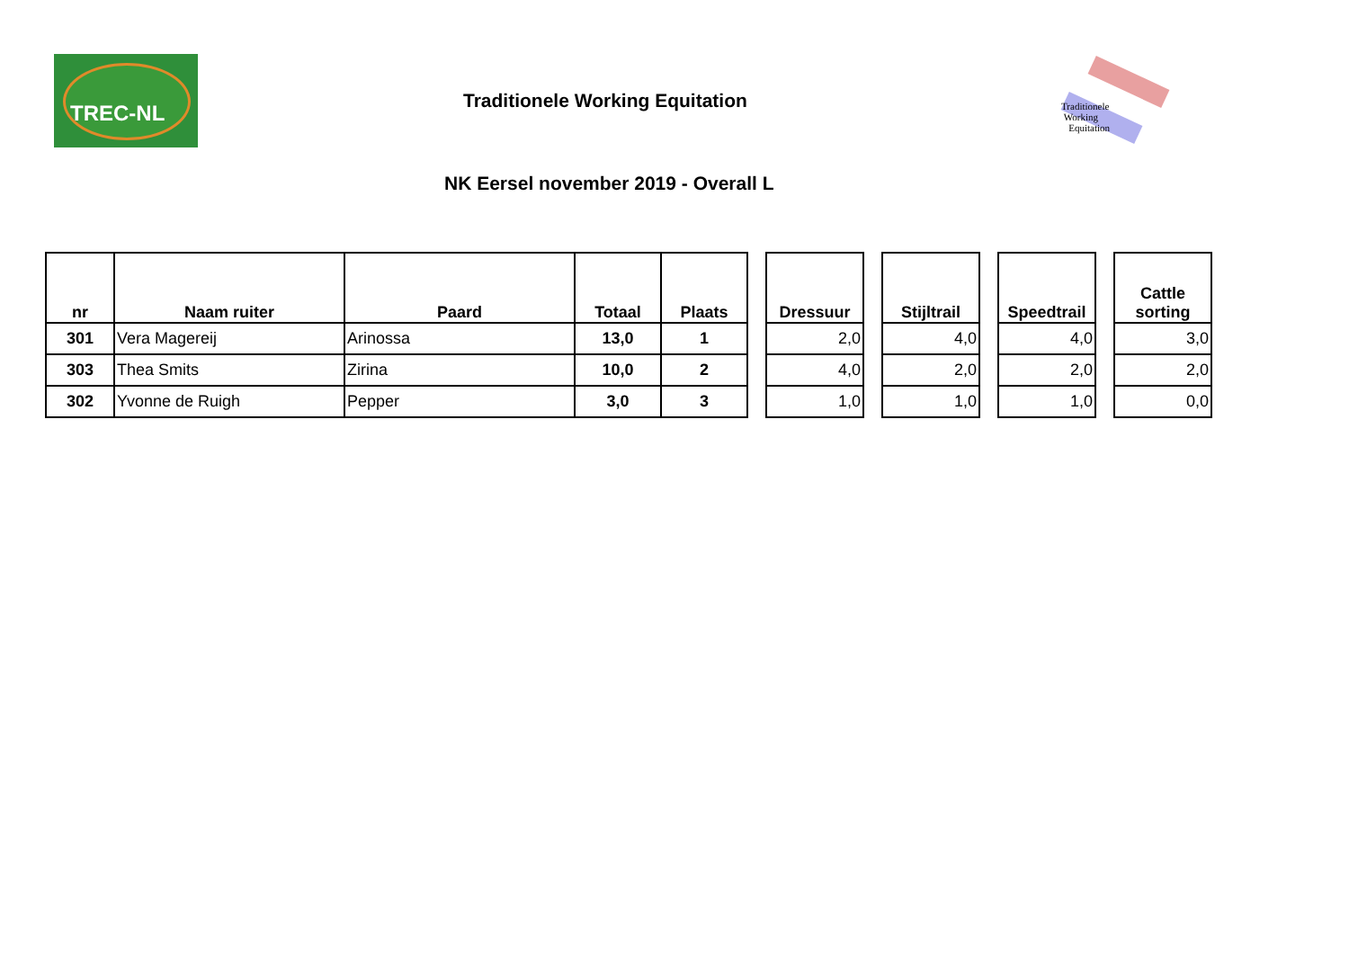TREC-NL
Traditionele Working Equitation
Traditionele
Working
Equitation
NK Eersel november 2019 - Overall L
| nr | Naam ruiter | Paard | Totaal | Plaats | | Dressuur | | Stijltrail | | Speedtrail | | Cattle sorting |
| 301 | Vera Magereij | Arinossa | 13,0 | 1 | | 2,0 | | 4,0 | | 4,0 | | 3,0 |
| 303 | Thea Smits | Zirina | 10,0 | 2 | | 4,0 | | 2,0 | | 2,0 | | 2,0 |
| 302 | Yvonne de Ruigh | Pepper | 3,0 | 3 | | 1,0 | | 1,0 | | 1,0 | | 0,0 |